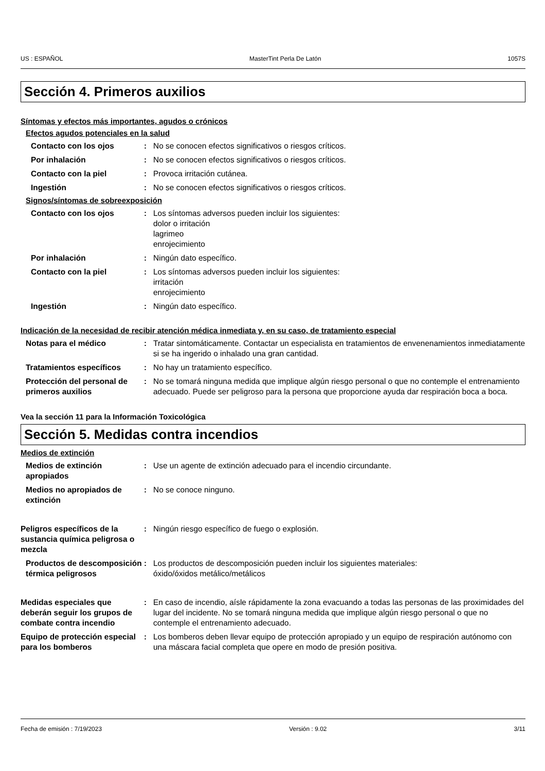US : ESPAÑOL MasterTint Perla De Latón 1057S
Sección 4. Primeros auxilios
Síntomas y efectos más importantes, agudos o crónicos
Efectos agudos potenciales en la salud
Contacto con los ojos : No se conocen efectos significativos o riesgos críticos.
Por inhalación : No se conocen efectos significativos o riesgos críticos.
Contacto con la piel : Provoca irritación cutánea.
Ingestión : No se conocen efectos significativos o riesgos críticos.
Signos/síntomas de sobreexposición
Contacto con los ojos : Los síntomas adversos pueden incluir los siguientes:
dolor o irritación
lagrimeo
enrojecimiento
Por inhalación : Ningún dato específico.
Contacto con la piel : Los síntomas adversos pueden incluir los siguientes:
irritación
enrojecimiento
Ingestión : Ningún dato específico.
Indicación de la necesidad de recibir atención médica inmediata y, en su caso, de tratamiento especial
Notas para el médico : Tratar sintomáticamente. Contactar un especialista en tratamientos de envenenamientos inmediatamente si se ha ingerido o inhalado una gran cantidad.
Tratamientos específicos : No hay un tratamiento específico.
Protección del personal de primeros auxilios
: No se tomará ninguna medida que implique algún riesgo personal o que no contemple el entrenamiento adecuado. Puede ser peligroso para la persona que proporcione ayuda dar respiración boca a boca.
Vea la sección 11 para la Información Toxicológica
Sección 5. Medidas contra incendios
Medios de extinción
Medios de extinción apropiados
: Use un agente de extinción adecuado para el incendio circundante.
Medios no apropiados de extinción
: No se conoce ninguno.
Peligros específicos de la sustancia química peligrosa o mezcla
: Ningún riesgo específico de fuego o explosión.
Productos de descomposición térmica peligrosos
: Los productos de descomposición pueden incluir los siguientes materiales:
óxido/óxidos metálico/metálicos
Medidas especiales que deberán seguir los grupos de combate contra incendio
: En caso de incendio, aísle rápidamente la zona evacuando a todas las personas de las proximidades del lugar del incidente. No se tomará ninguna medida que implique algún riesgo personal o que no contemple el entrenamiento adecuado.
Equipo de protección especial para los bomberos
: Los bomberos deben llevar equipo de protección apropiado y un equipo de respiración autónomo con una máscara facial completa que opere en modo de presión positiva.
Fecha de emisión : 7/19/2023 Versión : 9.02 3/11